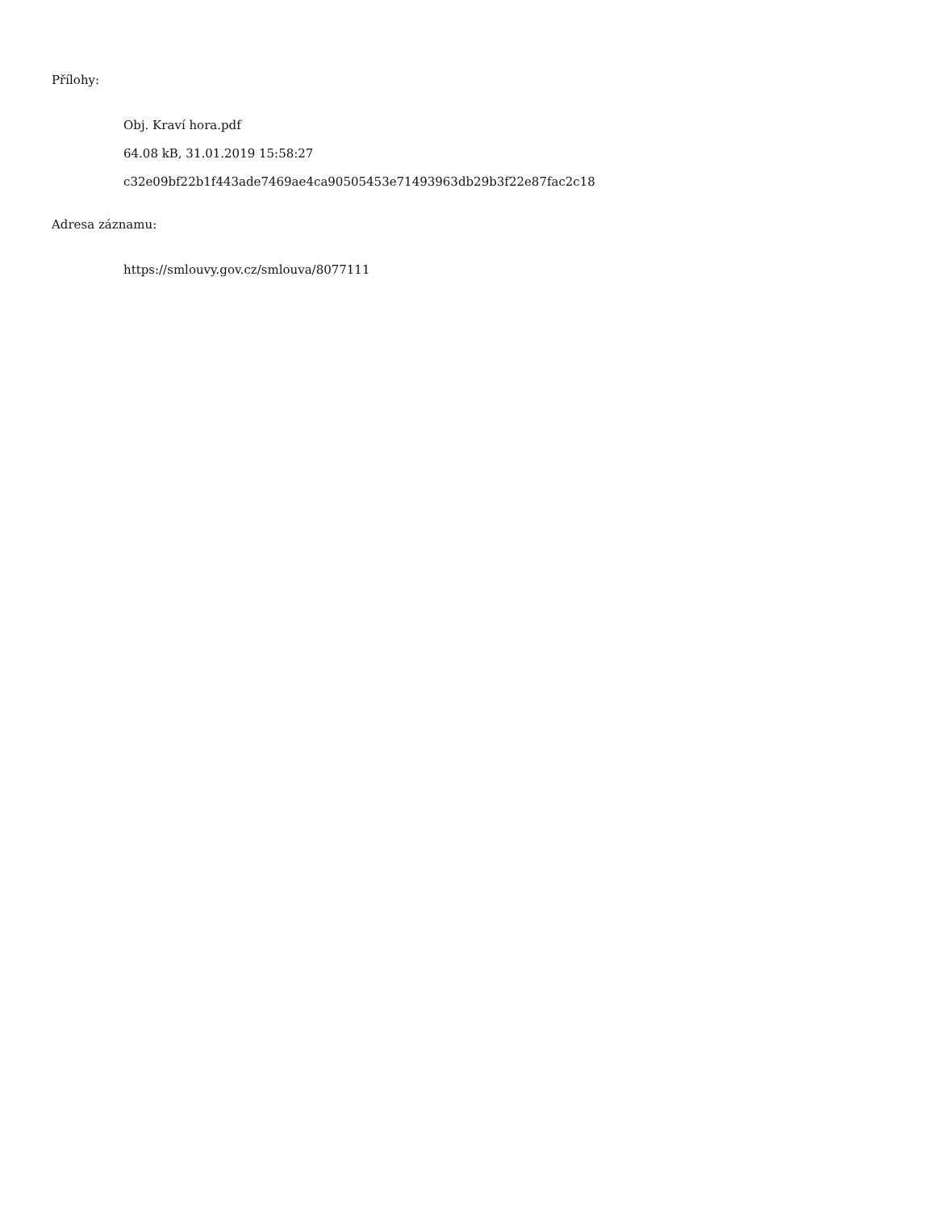Přílohy:
Obj. Kraví hora.pdf
64.08 kB, 31.01.2019 15:58:27
c32e09bf22b1f443ade7469ae4ca90505453e71493963db29b3f22e87fac2c18
Adresa záznamu:
https://smlouvy.gov.cz/smlouva/8077111